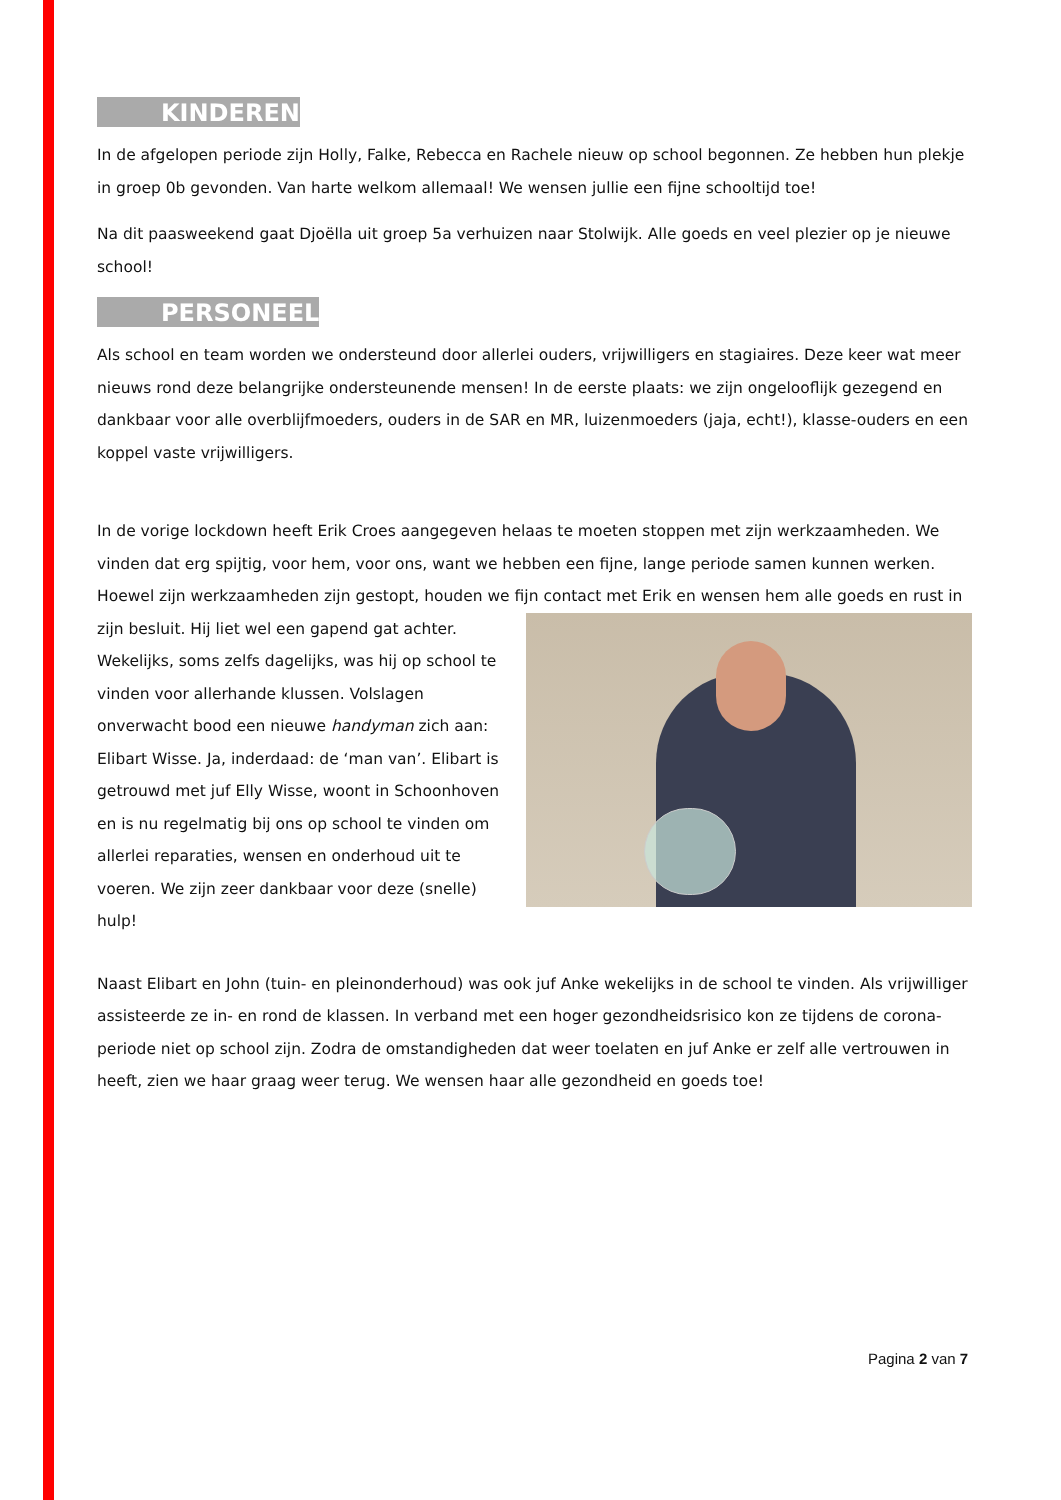KINDEREN
In de afgelopen periode zijn Holly, Falke, Rebecca en Rachele nieuw op school begonnen. Ze hebben hun plekje in groep 0b gevonden. Van harte welkom allemaal! We wensen jullie een fijne schooltijd toe!
Na dit paasweekend gaat Djoëlla uit groep 5a verhuizen naar Stolwijk. Alle goeds en veel plezier op je nieuwe school!
PERSONEEL
Als school en team worden we ondersteund door allerlei ouders, vrijwilligers en stagiaires. Deze keer wat meer nieuws rond deze belangrijke ondersteunende mensen! In de eerste plaats: we zijn ongelooflijk gezegend en dankbaar voor alle overblijfmoeders, ouders in de SAR en MR, luizenmoeders (jaja, echt!), klasse-ouders en een koppel vaste vrijwilligers.
In de vorige lockdown heeft Erik Croes aangegeven helaas te moeten stoppen met zijn werkzaamheden. We vinden dat erg spijtig, voor hem, voor ons, want we hebben een fijne, lange periode samen kunnen werken. Hoewel zijn werkzaamheden zijn gestopt, houden we fijn contact met Erik en wensen hem alle goeds en rust in zijn besluit. Hij liet wel een gapend gat achter. Wekelijks, soms zelfs dagelijks, was hij op school te vinden voor allerhande klussen. Volslagen onverwacht bood een nieuwe handyman zich aan: Elibart Wisse. Ja, inderdaad: de ‘man van’. Elibart is getrouwd met juf Elly Wisse, woont in Schoonhoven en is nu regelmatig bij ons op school te vinden om allerlei reparaties, wensen en onderhoud uit te voeren. We zijn zeer dankbaar voor deze (snelle) hulp!
Naast Elibart en John (tuin- en pleinonderhoud) was ook juf Anke wekelijks in de school te vinden. Als vrijwilliger assisteerde ze in- en rond de klassen. In verband met een hoger gezondheidsrisico kon ze tijdens de corona-periode niet op school zijn. Zodra de omstandigheden dat weer toelaten en juf Anke er zelf alle vertrouwen in heeft, zien we haar graag weer terug. We wensen haar alle gezondheid en goeds toe!
Pagina 2 van 7